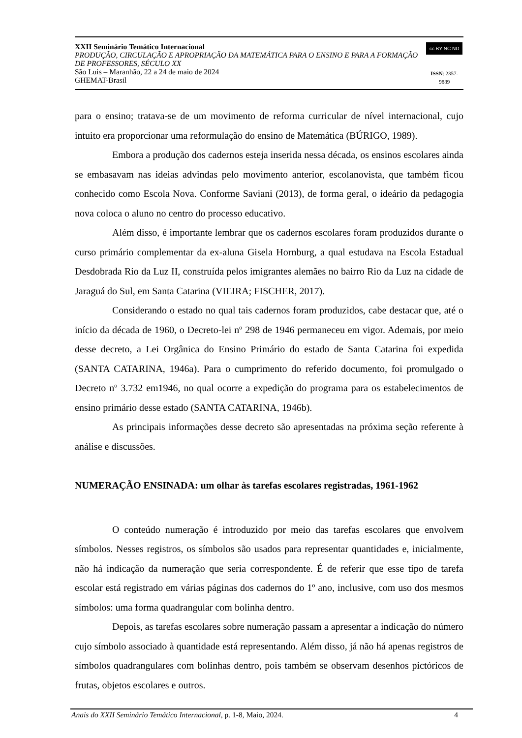XXII Seminário Temático Internacional
PRODUÇÃO, CIRCULAÇÃO E APROPRIAÇÃO DA MATEMÁTICA PARA O ENSINO E PARA A FORMAÇÃO DE PROFESSORES, SÉCULO XX
São Luis – Maranhão, 22 a 24 de maio de 2024
GHEMAT-Brasil
cc BY NC ND
ISSN: 2357-9889
para o ensino; tratava-se de um movimento de reforma curricular de nível internacional, cujo intuito era proporcionar uma reformulação do ensino de Matemática (BÚRIGO, 1989).
Embora a produção dos cadernos esteja inserida nessa década, os ensinos escolares ainda se embasavam nas ideias advindas pelo movimento anterior, escolanovista, que também ficou conhecido como Escola Nova. Conforme Saviani (2013), de forma geral, o ideário da pedagogia nova coloca o aluno no centro do processo educativo.
Além disso, é importante lembrar que os cadernos escolares foram produzidos durante o curso primário complementar da ex-aluna Gisela Hornburg, a qual estudava na Escola Estadual Desdobrada Rio da Luz II, construída pelos imigrantes alemães no bairro Rio da Luz na cidade de Jaraguá do Sul, em Santa Catarina (VIEIRA; FISCHER, 2017).
Considerando o estado no qual tais cadernos foram produzidos, cabe destacar que, até o início da década de 1960, o Decreto-lei nº 298 de 1946 permaneceu em vigor. Ademais, por meio desse decreto, a Lei Orgânica do Ensino Primário do estado de Santa Catarina foi expedida (SANTA CATARINA, 1946a). Para o cumprimento do referido documento, foi promulgado o Decreto nº 3.732 em1946, no qual ocorre a expedição do programa para os estabelecimentos de ensino primário desse estado (SANTA CATARINA, 1946b).
As principais informações desse decreto são apresentadas na próxima seção referente à análise e discussões.
NUMERAÇÃO ENSINADA: um olhar às tarefas escolares registradas, 1961-1962
O conteúdo numeração é introduzido por meio das tarefas escolares que envolvem símbolos. Nesses registros, os símbolos são usados para representar quantidades e, inicialmente, não há indicação da numeração que seria correspondente. É de referir que esse tipo de tarefa escolar está registrado em várias páginas dos cadernos do 1º ano, inclusive, com uso dos mesmos símbolos: uma forma quadrangular com bolinha dentro.
Depois, as tarefas escolares sobre numeração passam a apresentar a indicação do número cujo símbolo associado à quantidade está representando. Além disso, já não há apenas registros de símbolos quadrangulares com bolinhas dentro, pois também se observam desenhos pictóricos de frutas, objetos escolares e outros.
Anais do XXII Seminário Temático Internacional, p. 1-8, Maio, 2024. 4